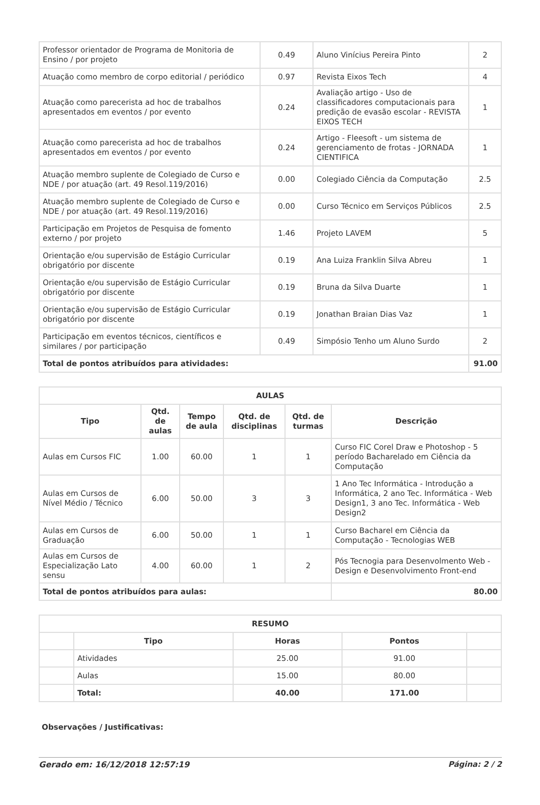| Professor orientador de Programa de Monitoria de Ensino / por projeto | 0.49 | Aluno Vinícius Pereira Pinto | 2 |
| Atuação como membro de corpo editorial / periódico | 0.97 | Revista Eixos Tech | 4 |
| Atuação como parecerista ad hoc de trabalhos apresentados em eventos / por evento | 0.24 | Avaliação artigo - Uso de classificadores computacionais para predição de evasão escolar - REVISTA EIXOS TECH | 1 |
| Atuação como parecerista ad hoc de trabalhos apresentados em eventos / por evento | 0.24 | Artigo - Fleesoft - um sistema de gerenciamento de frotas - JORNADA CIENTIFICA | 1 |
| Atuação membro suplente de Colegiado de Curso e NDE / por atuação (art. 49 Resol.119/2016) | 0.00 | Colegiado Ciência da Computação | 2.5 |
| Atuação membro suplente de Colegiado de Curso e NDE / por atuação (art. 49 Resol.119/2016) | 0.00 | Curso Técnico em Serviços Públicos | 2.5 |
| Participação em Projetos de Pesquisa de fomento externo / por projeto | 1.46 | Projeto LAVEM | 5 |
| Orientação e/ou supervisão de Estágio Curricular obrigatório por discente | 0.19 | Ana Luiza Franklin Silva Abreu | 1 |
| Orientação e/ou supervisão de Estágio Curricular obrigatório por discente | 0.19 | Bruna da Silva Duarte | 1 |
| Orientação e/ou supervisão de Estágio Curricular obrigatório por discente | 0.19 | Jonathan Braian Dias Vaz | 1 |
| Participação em eventos técnicos, científicos e similares / por participação | 0.49 | Simpósio Tenho um Aluno Surdo | 2 |
| Total de pontos atribuídos para atividades: | | | 91.00 |
| AULAS | | | | | |
| --- | --- | --- | --- | --- | --- |
| Tipo | Qtd. de aulas | Tempo de aula | Qtd. de disciplinas | Qtd. de turmas | Descrição |
| Aulas em Cursos FIC | 1.00 | 60.00 | 1 | 1 | Curso FIC Corel Draw e Photoshop - 5 período Bacharelado em Ciência da Computação |
| Aulas em Cursos de Nível Médio / Técnico | 6.00 | 50.00 | 3 | 3 | 1 Ano Tec Informática - Introdução a Informática, 2 ano Tec. Informática - Web Design1, 3 ano Tec. Informática - Web Design2 |
| Aulas em Cursos de Graduação | 6.00 | 50.00 | 1 | 1 | Curso Bacharel em Ciência da Computação - Tecnologias WEB |
| Aulas em Cursos de Especialização Lato sensu | 4.00 | 60.00 | 1 | 2 | Pós Tecnogia para Desenvolmento Web - Design e Desenvolvimento Front-end |
| Total de pontos atribuídos para aulas: | | | | | 80.00 |
| RESUMO | | | | |
| --- | --- | --- | --- | --- |
| | Tipo | Horas | Pontos | |
| | Atividades | 25.00 | 91.00 | |
| | Aulas | 15.00 | 80.00 | |
| | Total: | 40.00 | 171.00 | |
Observações / Justificativas:
Gerado em: 16/12/2018 12:57:19 Página: 2 / 2